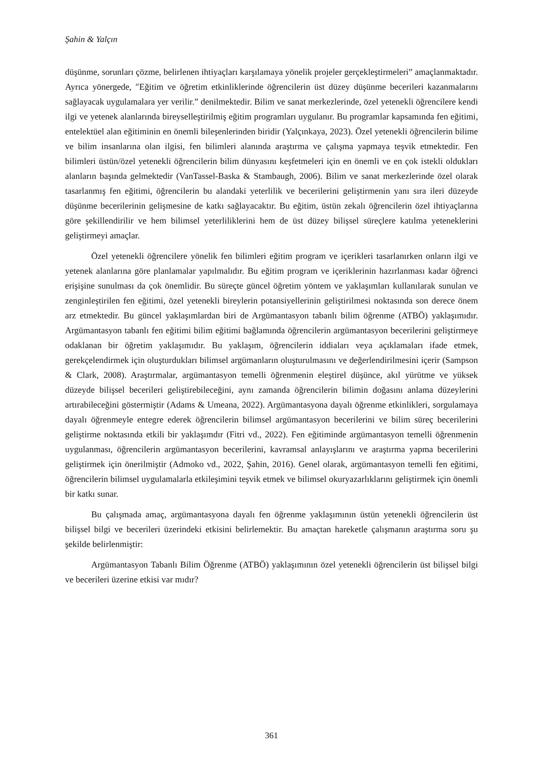Şahin & Yalçın
düşünme, sorunları çözme, belirlenen ihtiyaçları karşılamaya yönelik projeler gerçekleştirmeleri” amaçlanmaktadır. Ayrıca yönergede, ″Eğitim ve öğretim etkinliklerinde öğrencilerin üst düzey düşünme becerileri kazanmalarını sağlayacak uygulamalara yer verilir.” denilmektedir. Bilim ve sanat merkezlerinde, özel yetenekli öğrencilere kendi ilgi ve yetenek alanlarında bireyselleştirilmiş eğitim programları uygulanır. Bu programlar kapsamında fen eğitimi, entelektüel alan eğitiminin en önemli bileşenlerinden biridir (Yalçınkaya, 2023). Özel yetenekli öğrencilerin bilime ve bilim insanlarına olan ilgisi, fen bilimleri alanında araştırma ve çalışma yapmaya teşvik etmektedir. Fen bilimleri üstün/özel yetenekli öğrencilerin bilim dünyasını keşfetmeleri için en önemli ve en çok istekli oldukları alanların başında gelmektedir (VanTassel-Baska & Stambaugh, 2006). Bilim ve sanat merkezlerinde özel olarak tasarlanmış fen eğitimi, öğrencilerin bu alandaki yeterlilik ve becerilerini geliştirmenin yanı sıra ileri düzeyde düşünme becerilerinin gelişmesine de katkı sağlayacaktır. Bu eğitim, üstün zekalı öğrencilerin özel ihtiyaçlarına göre şekillendirilir ve hem bilimsel yeterliliklerini hem de üst düzey bilişsel süreçlere katılma yeteneklerini geliştirmeyi amaçlar.
Özel yetenekli öğrencilere yönelik fen bilimleri eğitim program ve içerikleri tasarlanırken onların ilgi ve yetenek alanlarına göre planlamalar yapılmalıdır. Bu eğitim program ve içeriklerinin hazırlanması kadar öğrenci erişişine sunulması da çok önemlidir. Bu süreçte güncel öğretim yöntem ve yaklaşımları kullanılarak sunulan ve zenginleştirilen fen eğitimi, özel yetenekli bireylerin potansiyellerinin geliştirilmesi noktasında son derece önem arz etmektedir. Bu güncel yaklaşımlardan biri de Argümantasyon tabanlı bilim öğrenme (ATBÖ) yaklaşımıdır. Argümantasyon tabanlı fen eğitimi bilim eğitimi bağlamında öğrencilerin argümantasyon becerilerini geliştirmeye odaklanan bir öğretim yaklaşımıdır. Bu yaklaşım, öğrencilerin iddiaları veya açıklamaları ifade etmek, gerekçelendirmek için oluşturdukları bilimsel argümanların oluşturulmasını ve değerlendirilmesini içerir (Sampson & Clark, 2008). Araştırmalar, argümantasyon temelli öğrenmenin eleştirel düşünce, akıl yürütme ve yüksek düzeyde bilişsel becerileri geliştirebileceğini, aynı zamanda öğrencilerin bilimin doğasını anlama düzeylerini artırabileceğini göstermiştir (Adams & Umeana, 2022). Argümantasyona dayalı öğrenme etkinlikleri, sorgulamaya dayalı öğrenmeyle entegre ederek öğrencilerin bilimsel argümantasyon becerilerini ve bilim süreç becerilerini geliştirme noktasında etkili bir yaklaşımdır (Fitri vd., 2022). Fen eğitiminde argümantasyon temelli öğrenmenin uygulanması, öğrencilerin argümantasyon becerilerini, kavramsal anlayışlarını ve araştırma yapma becerilerini geliştirmek için önerilmiştir (Admoko vd., 2022, Şahin, 2016). Genel olarak, argümantasyon temelli fen eğitimi, öğrencilerin bilimsel uygulamalarla etkileşimini teşvik etmek ve bilimsel okuryazarlıklarını geliştirmek için önemli bir katkı sunar.
Bu çalışmada amaç, argümantasyona dayalı fen öğrenme yaklaşımının üstün yetenekli öğrencilerin üst bilişsel bilgi ve becerileri üzerindeki etkisini belirlemektir. Bu amaçtan hareketle çalışmanın araştırma soru şu şekilde belirlenmiştir:
Argümantasyon Tabanlı Bilim Öğrenme (ATBÖ) yaklaşımının özel yetenekli öğrencilerin üst bilişsel bilgi ve becerileri üzerine etkisi var mıdır?
361